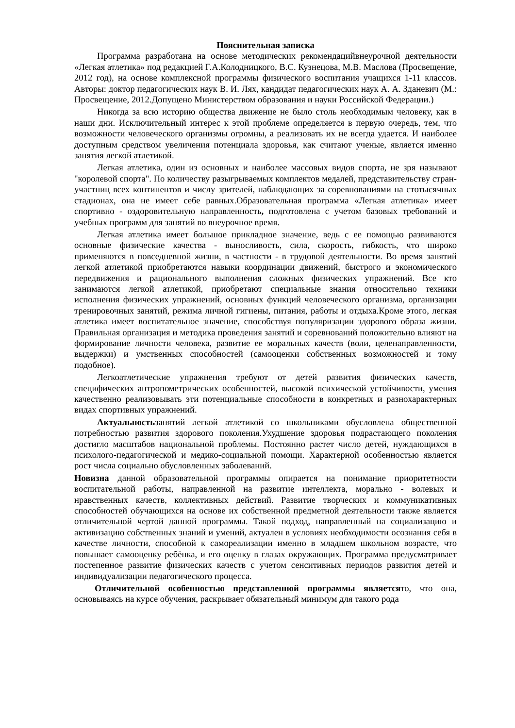Пояснительная записка
Программа разработана на основе методических рекомендацийвнеурочной деятельности «Легкая атлетика» под редакцией Г.А.Колодницкого, В.С. Кузнецова, М.В. Маслова (Просвещение, 2012 год), на основе комплексной программы физического воспитания учащихся 1-11 классов. Авторы: доктор педагогических наук В. И. Лях, кандидат педагогических наук А. А. Зданевич (М.: Просвещение, 2012.Допущено Министерством образования и науки Российской Федерации.)
Никогда за всю историю общества движение не было столь необходимым человеку, как в наши дни. Исключительный интерес к этой проблеме определяется в первую очередь, тем, что возможности человеческого организмы огромны, а реализовать их не всегда удается. И наиболее доступным средством увеличения потенциала здоровья, как считают ученые, является именно занятия легкой атлетикой.
Легкая атлетика, один из основных и наиболее массовых видов спорта, не зря называют "королевой спорта". По количеству разыгрываемых комплектов медалей, представительству стран-участниц всех континентов и числу зрителей, наблюдающих за соревнованиями на стотысячных стадионах, она не имеет себе равных.Образовательная программа «Легкая атлетика» имеет спортивно - оздоровительную направленность, подготовлена с учетом базовых требований и учебных программ для занятий во внеурочное время.
Легкая атлетика имеет большое прикладное значение, ведь с ее помощью развиваются основные физические качества - выносливость, сила, скорость, гибкость, что широко применяются в повседневной жизни, в частности - в трудовой деятельности. Во время занятий легкой атлетикой приобретаются навыки координации движений, быстрого и экономического передвижения и рационального выполнения сложных физических упражнений. Все кто занимаются легкой атлетикой, приобретают специальные знания относительно техники исполнения физических упражнений, основных функций человеческого организма, организации тренировочных занятий, режима личной гигиены, питания, работы и отдыха.Кроме этого, легкая атлетика имеет воспитательное значение, способствуя популяризации здорового образа жизни. Правильная организация и методика проведения занятий и соревнований положительно влияют на формирование личности человека, развитие ее моральных качеств (воли, целенаправленности, выдержки) и умственных способностей (самооценки собственных возможностей и тому подобное).
Легкоатлетические упражнения требуют от детей развития физических качеств, специфических антропометрических особенностей, высокой психической устойчивости, умения качественно реализовывать эти потенциальные способности в конкретных и разнохарактерных видах спортивных упражнений.
Актуальностьзанятий легкой атлетикой со школьниками обусловлена общественной потребностью развития здорового поколения.Ухудшение здоровья подрастающего поколения достигло масштабов национальной проблемы. Постоянно растет число детей, нуждающихся в психолого-педагогической и медико-социальной помощи. Характерной особенностью является рост числа социально обусловленных заболеваний.
Новизна данной образовательной программы опирается на понимание приоритетности воспитательной работы, направленной на развитие интеллекта, морально - волевых и нравственных качеств, коллективных действий. Развитие творческих и коммуникативных способностей обучающихся на основе их собственной предметной деятельности также является отличительной чертой данной программы. Такой подход, направленный на социализацию и активизацию собственных знаний и умений, актуален в условиях необходимости осознания себя в качестве личности, способной к самореализации именно в младшем школьном возрасте, что повышает самооценку ребёнка, и его оценку в глазах окружающих. Программа предусматривает постепенное развитие физических качеств с учетом сенситивных периодов развития детей и индивидуализации педагогического процесса.
Отличительной особенностью представленной программы являетсято, что она, основываясь на курсе обучения, раскрывает обязательный минимум для такого рода